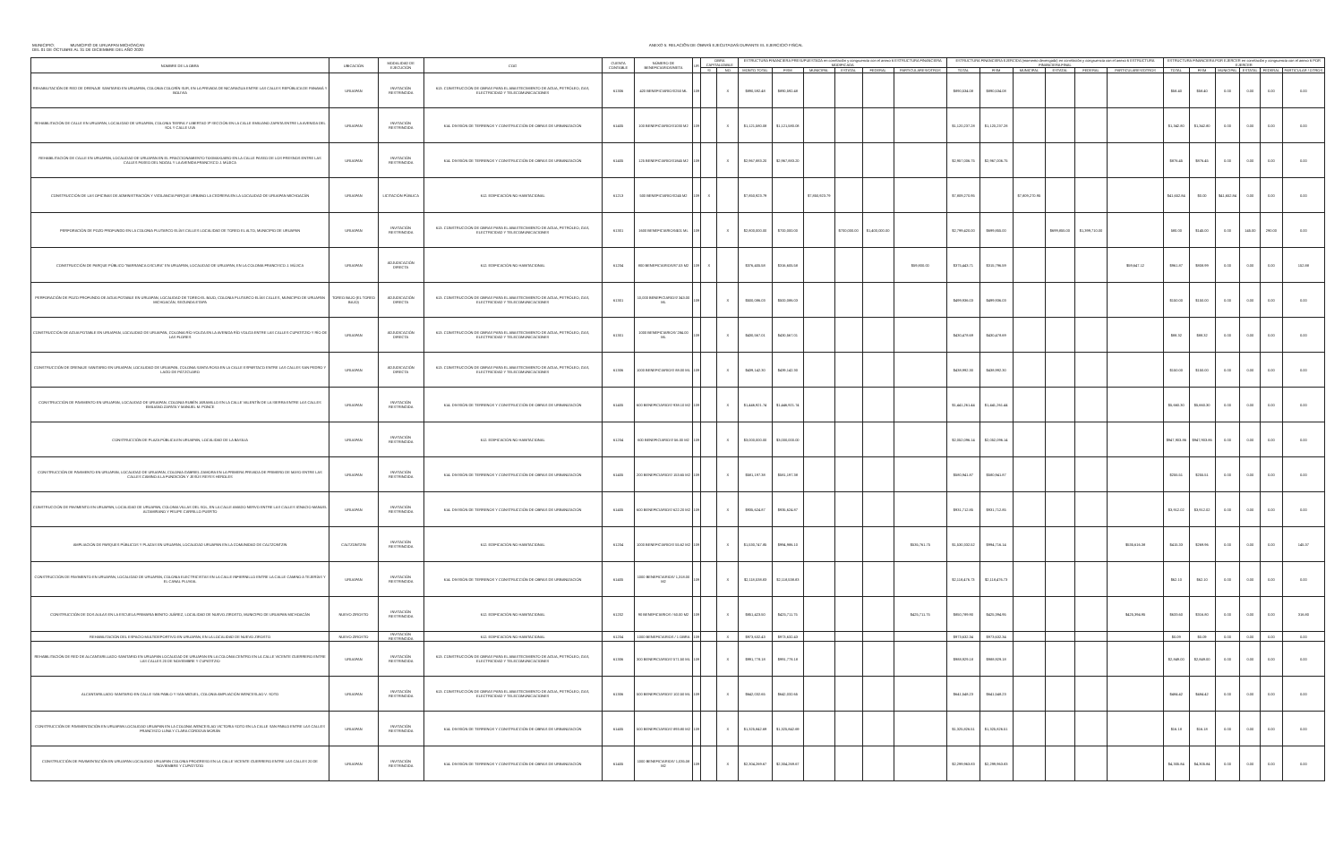MUNICIPIO: MUNICIPIO DE URUAPAN MICHOACAN
DEL 01 DE OCTUBRE AL 31 DE DICIEMBRE DEL AÑO 2020
ANEXO 5: RELACIÓN DE OBRAS EJECUTADAS DURANTE EL EJERCICIO FISCAL
| NOMBRE DE LA OBRA | UBICACIÓN | MODALIDAD DE EJECUCIÓN | COG | CUENTA CONTABLE | NÚMERO DE BENEFICIARIOS/META | UR | OBRA CAPITALIZABLE | | ESTRUCTURA FINANCIERA PRESUPUESTADA en correlación y congruencia con el anexo 6 ESTRUCTURA FINANCIERA MODIFICADA | | | | | | ESTRUCTURA FINANCIERA EJERCIDA (momento devengado) en correlación y congruencia con el anexo 6 ESTRUCTURA FINANCIERA FINAL | | | | | | ESTRUCTURA FINANCIERA POR EJERCER en correlación y congruencia con el anexo 6 POR EJERCER | | | | | |
| --- | --- | --- | --- | --- | --- | --- | --- | --- | --- | --- | --- | --- | --- | --- | --- | --- | --- | --- | --- | --- | --- | --- | --- | --- | --- | --- |
| | | | | | | | SI | NO | MONTO TOTAL | FISM | MUNICIPAL | ESTATAL | FEDERAL | PARTICULARES/OTROS | TOTAL | FISM | MUNICIPAL | ESTATAL | FEDERAL | PARTICULARES/OTROS | TOTAL | FISM | MUNICIPAL | ESTATAL | FEDERAL | PARTICULAR / OTROS |
| REHABILITACIÓN DE RED DE DRENAJE SANITARIO EN URUAPAN, COLONIA COLORÍN SUR, EN LA PRIVADA DE NICARAGUA ENTRE LAS CALLES REPÚBLICA DE PANAMÁ Y BOLIVIA | URUAPAN | INVITACIÓN RESTRINGIDA | 613. CONSTRUCCIÓN DE OBRAS PARA EL ABASTECIMIENTO DE AGUA, PETRÓLEO, GAS, ELECTRICIDAD Y TELECOMUNICACIONES | 61306 | 420 BENEFICIARIOS/250 ML | 109 | | X | $890,592.48 | $890,592.48 | | | | | $890,534.08 | $890,534.08 | | | | | $58.40 | $58.40 | 0.00 | 0.00 | 0.00 | 0.00 |
| REHABILITACIÓN DE CALLE EN URUAPAN, LOCALIDAD DE URUAPAN, COLONIA TIERRA Y LIBERTAD 3ª SECCIÓN EN LA CALLE EMILIANO ZAPATA ENTRE LA AVENIDA DEL SOL Y CALLE UVA | URUAPAN | INVITACIÓN RESTRINGIDA | 614. DIVISIÓN DE TERRENOS Y CONSTRUCCIÓN DE OBRAS DE URBANIZACIÓN | 61405 | 100 BENEFICIARIOS/1030 M2 | 109 | | X | $1,121,580.08 | $1,121,580.08 | | | | | $1,120,237.28 | $1,120,237.28 | | | | | $1,342.80 | $1,342.80 | 0.00 | 0.00 | 0.00 | 0.00 |
| REHABILITACIÓN DE CALLE EN URUAPAN, LOCALIDAD DE URUAPAN EN EL FRACCIONAMIENTO TAXIMAXUARO EN LA CALLE PASEO DE LOS FRESNOS ENTRE LAS CALLES PASEO DEL NOGAL Y LA AVENIDA FRANCISCO J. MÚJICA | URUAPAN | INVITACIÓN RESTRINGIDA | 614. DIVISIÓN DE TERRENOS Y CONSTRUCCIÓN DE OBRAS DE URBANIZACIÓN | 61405 | 125 BENEFICIARIOS/1845 M2 | 109 | | X | $2,967,883.20 | $2,967,883.20 | | | | | $2,957,006.75 | $2,967,006.75 | | | | | $876.45 | $876.45 | 0.00 | 0.00 | 0.00 | 0.00 |
| CONSTRUCCIÓN DE LAS OFICINAS DE ADMINISTRACIÓN Y VIGILANCIA PARQUE URBANO LA CEDRERA EN LA LOCALIDAD DE URUAPAN MICHOACÁN | URUAPAN | LICITACIÓN PÚBLICA | 612. EDIFICACIÓN NO HABITACIONAL | 61213 | 500 BENEFICIARIOS/245 M2 | 109 | X | | $7,850,923.79 | | $7,850,923.79 | | | | $7,809,270.95 | | $7,809,270.95 | | | | $41,652.84 | $0.00 | $41,652.84 | 0.00 | 0.00 | 0.00 |
| PERFORACIÓN DE POZO PROFUNDO EN LA COLONIA PLUTARCO ELÍAS CALLES LOCALIDAD DE TOREO EL ALTO, MUNICIPIO DE URUAPAN | URUAPAN | INVITACIÓN RESTRINGIDA | 613. CONSTRUCCIÓN DE OBRAS PARA EL ABASTECIMIENTO DE AGUA, PETRÓLEO, GAS, ELECTRICIDAD Y TELECOMUNICACIONES | 61301 | 1600 BENEFICIARIOS/401 ML | 109 | | X | $2,800,000.00 | $700,000.00 | | $700,000.00 | $1,400,000.00 | | $2,799,420.00 | $699,855.00 | | $699,855.00 | $1,399,710.00 | | 580.00 | $145.00 | 0.00 | 145.00 | 290.00 | 0.00 |
| CONSTRUCCIÓN DE PARQUE PÚBLICO "BARRANCA OSCURA" EN URUAPAN, LOCALIDAD DE URUAPAN, EN LA COLONIA FRANCISCO J. MÚJICA | URUAPAN | ADJUDICACIÓN DIRECTA | 612. EDIFICACIÓN NO HABITACIONAL | 61204 | 800 BENEFICIARIOS/87.53 M2 | 109 | X | | $376,405.58 | $316,605.58 | | | | $59,800.00 | $375,443.71 | $315,796.59 | | | | $59,647.12 | $961.87 | $808.99 | 0.00 | 0.00 | 0.00 | 152.88 |
| PERFORACIÓN DE POZO PROFUNDO DE AGUA POTABLE EN URUAPAN, LOCALIDAD DE TOREO EL BAJO, COLONIA PLUTARCO ELÍAS CALLES, MUNICIPIO DE URUAPAN MICHOACÁN, SEGUNDA ETAPA | TOREO BAJO (EL TOREO BAJO) | ADJUDICACIÓN DIRECTA | 613. CONSTRUCCIÓN DE OBRAS PARA EL ABASTECIMIENTO DE AGUA, PETRÓLEO, GAS, ELECTRICIDAD Y TELECOMUNICACIONES | 61301 | 10,000 BENEFICIARIOS/ 343.00 ML | 109 | | X | $500,086.03 | $500,086.03 | | | | | $499,936.03 | $499,936.03 | | | | | $150.00 | $150.00 | 0.00 | 0.00 | 0.00 | 0.00 |
| CONSTRUCCIÓN DE AGUA POTABLE EN URUAPAN, LOCALIDAD DE URUAPAN, COLONIA RÍO VOLGA EN LA AVENIDA RÍO VOLGA ENTRE LAS CALLES CUPATITZIO Y RÍO DE LAS FLORES | URUAPAN | ADJUDICACIÓN DIRECTA | 613. CONSTRUCCIÓN DE OBRAS PARA EL ABASTECIMIENTO DE AGUA, PETRÓLEO, GAS, ELECTRICIDAD Y TELECOMUNICACIONES | 61301 | 1000 BENEFICIARIOS/ 284.00 ML | 109 | | X | $430,567.01 | $430,567.01 | | | | | $430,478.69 | $430,478.69 | | | | | $88.32 | $88.32 | 0.00 | 0.00 | 0.00 | 0.00 |
| CONSTRUCCIÓN DE DRENAJE SANITARIO EN URUAPAN, LOCALIDAD DE URUAPAN, COLONIA SANTA ROSA EN LA CALLE ESPARTACO ENTRE LAS CALLES SAN PEDRO Y LAGO DE PÁTZCUARO | URUAPAN | ADJUDICACIÓN DIRECTA | 613. CONSTRUCCIÓN DE OBRAS PARA EL ABASTECIMIENTO DE AGUA, PETRÓLEO, GAS, ELECTRICIDAD Y TELECOMUNICACIONES | 61306 | 1000 BENEFICIARIOS/ 88.00 ML | 109 | | X | $439,142.30 | $439,142.30 | | | | | $438,992.30 | $438,992.30 | | | | | $150.00 | $150.00 | 0.00 | 0.00 | 0.00 | 0.00 |
| CONSTRUCCIÓN DE PAVIMENTO EN URUAPAN, LOCALIDAD DE URUAPAN, COLONIA RUBÉN JARAMILLO EN LA CALLE VALENTÍN DE LA SIERRA ENTRE LAS CALLES EMILIANO ZAPATA Y MANUEL M. PONCE | URUAPAN | INVITACIÓN RESTRINGIDA | 614. DIVISIÓN DE TERRENOS Y CONSTRUCCIÓN DE OBRAS DE URBANIZACIÓN | 61405 | 600 BENEFICIARIOS/ 938.10 M2 | 109 | | X | $1,446,921.74 | $1,446,921.74 | | | | | $1,441,261.44 | $1,441,261.44 | | | | | $5,660.30 | $5,660.30 | 0.00 | 0.00 | 0.00 | 0.00 |
| CONSTRUCCIÓN DE PLAZA PÚBLICA EN URUAPAN, LOCALIDAD DE LA BASILIA | URUAPAN | INVITACIÓN RESTRINGIDA | 612. EDIFICACIÓN NO HABITACIONAL | 61204 | 600 BENEFICIARIOS/ 56.00 M2 | 109 | | X | $3,000,000.00 | $3,000,000.00 | | | | | $2,052,096.14 | $2,052,096.14 | | | | | $947,903.86 | $947,903.86 | 0.00 | 0.00 | 0.00 | 0.00 |
| CONSTRUCCIÓN DE PAVIMENTO EN URUAPAN, LOCALIDAD DE URUAPAN, COLONIA GABRIEL ZAMORA EN LA PRIMERA PRIVADA DE PRIMERO DE MAYO ENTRE LAS CALLES CAMINO A LA FUNDICIÓN Y JESÚS REYES HEROLES | URUAPAN | INVITACIÓN RESTRINGIDA | 614. DIVISIÓN DE TERRENOS Y CONSTRUCCIÓN DE OBRAS DE URBANIZACIÓN | 61405 | 200 BENEFICIARIOS/ 153.65 M2 | 109 | | X | $581,197.38 | $581,197.38 | | | | | $580,941.87 | $580,941.87 | | | | | $255.51 | $255.51 | 0.00 | 0.00 | 0.00 | 0.00 |
| CONSTRUCCIÓN DE PAVIMENTO EN URUAPAN, LOCALIDAD DE URUAPAN, COLONIA VILLAS DEL SOL, EN LA CALLE AMADO NERVO ENTRE LAS CALLES IGNACIO MANUEL ALTAMIRANO Y FELIPE CARRILLO PUERTO | URUAPAN | INVITACIÓN RESTRINGIDA | 614. DIVISIÓN DE TERRENOS Y CONSTRUCCIÓN DE OBRAS DE URBANIZACIÓN | 61405 | 600 BENEFICIARIOS/ 622.20 M2 | 109 | | X | $935,624.87 | $935,624.87 | | | | | $931,712.85 | $931,712.85 | | | | | $3,912.02 | $3,912.02 | 0.00 | 0.00 | 0.00 | 0.00 |
| AMPLIACIÓN DE PARQUES PÚBLICOS Y PLAZAS EN URUAPAN, LOCALIDAD URUAPAN EN LA COMUNIDAD DE CALTZONTZIN | CALTZONTZIN | INVITACIÓN RESTRINGIDA | 612. EDIFICACIÓN NO HABITACIONAL | 61204 | 1000 BENEFICIARIOS/ 55.62 M2 | 109 | | X | $1,530,747.85 | $994,986.10 | | | | $535,761.75 | $1,530,332.52 | $994,716.14 | | | | $535,616.38 | $415.33 | $269.96 | 0.00 | 0.00 | 0.00 | 145.37 |
| CONSTRUCCIÓN DE PAVIMENTO EN URUAPAN, LOCALIDAD DE URUAPAN, COLONIA ELECTRICISTAS EN LA CALLE INFIERNILLO ENTRE LA CALLE CAMINO A TEJERÍAS Y EL CANAL PLUVIAL | URUAPAN | INVITACIÓN RESTRINGIDA | 614. DIVISIÓN DE TERRENOS Y CONSTRUCCIÓN DE OBRAS DE URBANIZACIÓN | 61405 | 1000 BENEFICIARIOS/ 1,318.00 M2 | 109 | | X | $2,118,538.83 | $2,118,538.83 | | | | | $2,118,476.73 | $2,118,476.73 | | | | | $62.10 | $62.10 | 0.00 | 0.00 | 0.00 | 0.00 |
| CONSTRUCCIÓN DE DOS AULAS EN LA ESCUELA PRIMARIA BENITO JUÁREZ, LOCALIDAD DE NUEVO ZIROSTO, MUNICIPIO DE URUAPAN MICHOACÁN | NUEVO ZIROSTO | INVITACIÓN RESTRINGIDA | 612. EDIFICACIÓN NO HABITACIONAL | 61202 | 90 BENEFICIARIOS / 60.00 M2 | 109 | | X | $851,423.50 | $425,711.75 | | | | $425,711.75 | $850,789.90 | $425,394.95 | | | | $425,394.95 | $633.60 | $316.80 | 0.00 | 0.00 | 0.00 | 316.80 |
| REHABILITACIÓN DEL ESPACIO MULTIDEPORTIVO EN URUAPAN, EN LA LOCALIDAD DE NUEVO ZIROSTO | NUEVO ZIROSTO | INVITACIÓN RESTRINGIDA | 612. EDIFICACIÓN NO HABITACIONAL | 61204 | 1000 BENEFICIARIOS / 1 OBRA | 109 | | X | $973,632.43 | $973,632.43 | | | | | $973,632.34 | $973,632.34 | | | | | $0.09 | $0.09 | 0.00 | 0.00 | 0.00 | 0.00 |
| REHABILITACIÓN DE RED DE ALCANTARILLADO SANITARIO EN URUAPAN LOCALIDAD DE URUAPAN EN LA COLONIA CENTRO EN LA CALLE VICENTE GUERRERO ENTRE LAS CALLES 20 DE NOVIEMBRE Y CUPATITZIO | URUAPAN | INVITACIÓN RESTRINGIDA | 613. CONSTRUCCIÓN DE OBRAS PARA EL ABASTECIMIENTO DE AGUA, PETRÓLEO, GAS, ELECTRICIDAD Y TELECOMUNICACIONES | 61306 | 300 BENEFICIARIOS/ 571.50 ML | 109 | | X | $991,778.18 | $991,778.18 | | | | | $988,929.18 | $988,929.18 | | | | | $2,849.00 | $2,849.00 | 0.00 | 0.00 | 0.00 | 0.00 |
| ALCANTARILLADO SANITARIO EN CALLE SAN PABLO Y SAN MIGUEL, COLONIA AMPLIACIÓN WENCESLAO V. SOTO | URUAPAN | INVITACIÓN RESTRINGIDA | 613. CONSTRUCCIÓN DE OBRAS PARA EL ABASTECIMIENTO DE AGUA, PETRÓLEO, GAS, ELECTRICIDAD Y TELECOMUNICACIONES | 61306 | 500 BENEFICIARIOS/ 102.50 ML | 109 | | X | $642,032.65 | $642,032.65 | | | | | $641,548.23 | $641,548.23 | | | | | $484.42 | $484.42 | 0.00 | 0.00 | 0.00 | 0.00 |
| CONSTRUCCIÓN DE PAVIMENTACIÓN EN URUAPAN LOCALIDAD URUAPAN EN LA COLONIA WENCESLAO VICTORIA SOTO EN LA CALLE SAN PABLO ENTRE LAS CALLES FRANCISCO LUNA Y CLARA CÓRDOVA MORÁN | URUAPAN | INVITACIÓN RESTRINGIDA | 614. DIVISIÓN DE TERRENOS Y CONSTRUCCIÓN DE OBRAS DE URBANIZACIÓN | 61405 | 500 BENEFICIARIOS/ 893.80 M2 | 109 | | X | $1,325,842.69 | $1,325,842.69 | | | | | $1,325,826.51 | $1,325,826.51 | | | | | $16.18 | $16.18 | 0.00 | 0.00 | 0.00 | 0.00 |
| CONSTRUCCIÓN DE PAVIMENTACIÓN EN URUAPAN LOCALIDAD URUAPAN COLONIA PROGRESO EN LA CALLE VICENTE GUERRERO ENTRE LAS CALLES 20 DE NOVIEMBRE Y CUPATITZIO | URUAPAN | INVITACIÓN RESTRINGIDA | 614. DIVISIÓN DE TERRENOS Y CONSTRUCCIÓN DE OBRAS DE URBANIZACIÓN | 61405 | 1000 BENEFICIARIOS/ 1,035.08 M2 | 109 | | X | $2,304,269.67 | $2,304,269.67 | | | | | $2,299,963.83 | $2,299,963.83 | | | | | $4,305.84 | $4,305.84 | 0.00 | 0.00 | 0.00 | 0.00 |